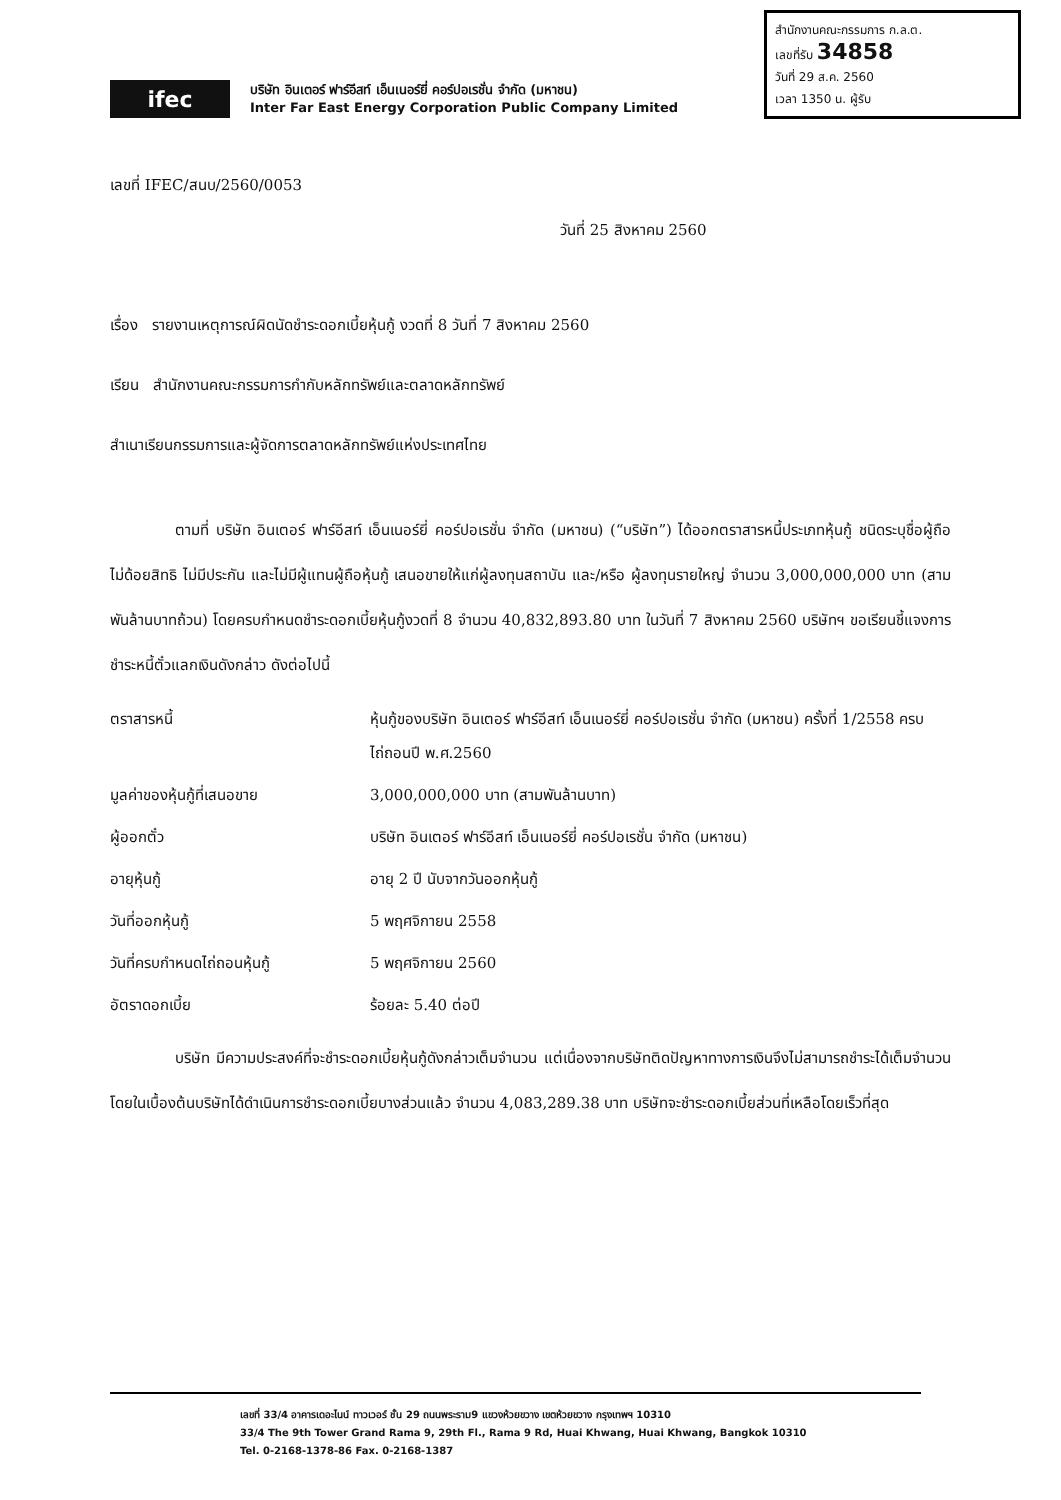สำนักงานคณะกรรมการ ก.ล.ต.
เลขที่รับ 34858
วันที่ 29 ส.ค. 2560
เวลา 1350 น. ผู้รับ
ifec
บริษัท อินเตอร์ ฟาร์อีสท์ เอ็นเนอร์ยี่ คอร์ปอเรชั่น จำกัด (มหาชน)
Inter Far East Energy Corporation Public Company Limited
เลขที่ IFEC/สนบ/2560/0053
วันที่ 25 สิงหาคม 2560
เรื่อง รายงานเหตุการณ์ผิดนัดชำระดอกเบี้ยหุ้นกู้ งวดที่ 8 วันที่ 7 สิงหาคม 2560
เรียน สำนักงานคณะกรรมการกำกับหลักทรัพย์และตลาดหลักทรัพย์
สำเนาเรียนกรรมการและผู้จัดการตลาดหลักทรัพย์แห่งประเทศไทย
ตามที่ บริษัท อินเตอร์ ฟาร์อีสท์ เอ็นเนอร์ยี่ คอร์ปอเรชั่น จำกัด (มหาชน) (“บริษัท”) ได้ออกตราสารหนี้ประเภทหุ้นกู้ ชนิดระบุชื่อผู้ถือ ไม่ด้อยสิทธิ ไม่มีประกัน และไม่มีผู้แทนผู้ถือหุ้นกู้ เสนอขายให้แก่ผู้ลงทุนสถาบัน และ/หรือ ผู้ลงทุนรายใหญ่ จำนวน 3,000,000,000 บาท (สามพันล้านบาทถ้วน) โดยครบกำหนดชำระดอกเบี้ยหุ้นกู้งวดที่ 8 จำนวน 40,832,893.80 บาท ในวันที่ 7 สิงหาคม 2560 บริษัทฯ ขอเรียนชี้แจงการชำระหนี้ตั๋วแลกเงินดังกล่าว ดังต่อไปนี้
| ตราสารหนี้ | หุ้นกู้ของบริษัท อินเตอร์ ฟาร์อีสท์ เอ็นเนอร์ยี่ คอร์ปอเรชั่น จำกัด (มหาชน) ครั้งที่ 1/2558 ครบไถ่ถอนปี พ.ศ.2560 |
| มูลค่าของหุ้นกู้ที่เสนอขาย | 3,000,000,000 บาท (สามพันล้านบาท) |
| ผู้ออกตั๋ว | บริษัท อินเตอร์ ฟาร์อีสท์ เอ็นเนอร์ยี่ คอร์ปอเรชั่น จำกัด (มหาชน) |
| อายุหุ้นกู้ | อายุ 2 ปี นับจากวันออกหุ้นกู้ |
| วันที่ออกหุ้นกู้ | 5 พฤศจิกายน 2558 |
| วันที่ครบกำหนดไถ่ถอนหุ้นกู้ | 5 พฤศจิกายน 2560 |
| อัตราดอกเบี้ย | ร้อยละ 5.40 ต่อปี |
บริษัท มีความประสงค์ที่จะชำระดอกเบี้ยหุ้นกู้ดังกล่าวเต็มจำนวน แต่เนื่องจากบริษัทติดปัญหาทางการเงินจึงไม่สามารถชำระได้เต็มจำนวน โดยในเบื้องต้นบริษัทได้ดำเนินการชำระดอกเบี้ยบางส่วนแล้ว จำนวน 4,083,289.38 บาท บริษัทจะชำระดอกเบี้ยส่วนที่เหลือโดยเร็วที่สุด
เลขที่ 33/4 อาคารเดอะไนน์ ทาวเวอร์ ชั้น 29 ถนนพระราม9 แขวงห้วยขวาง เขตห้วยขวาง กรุงเทพฯ 10310
33/4 The 9th Tower Grand Rama 9, 29th Fl., Rama 9 Rd, Huai Khwang, Huai Khwang, Bangkok 10310
Tel. 0-2168-1378-86 Fax. 0-2168-1387